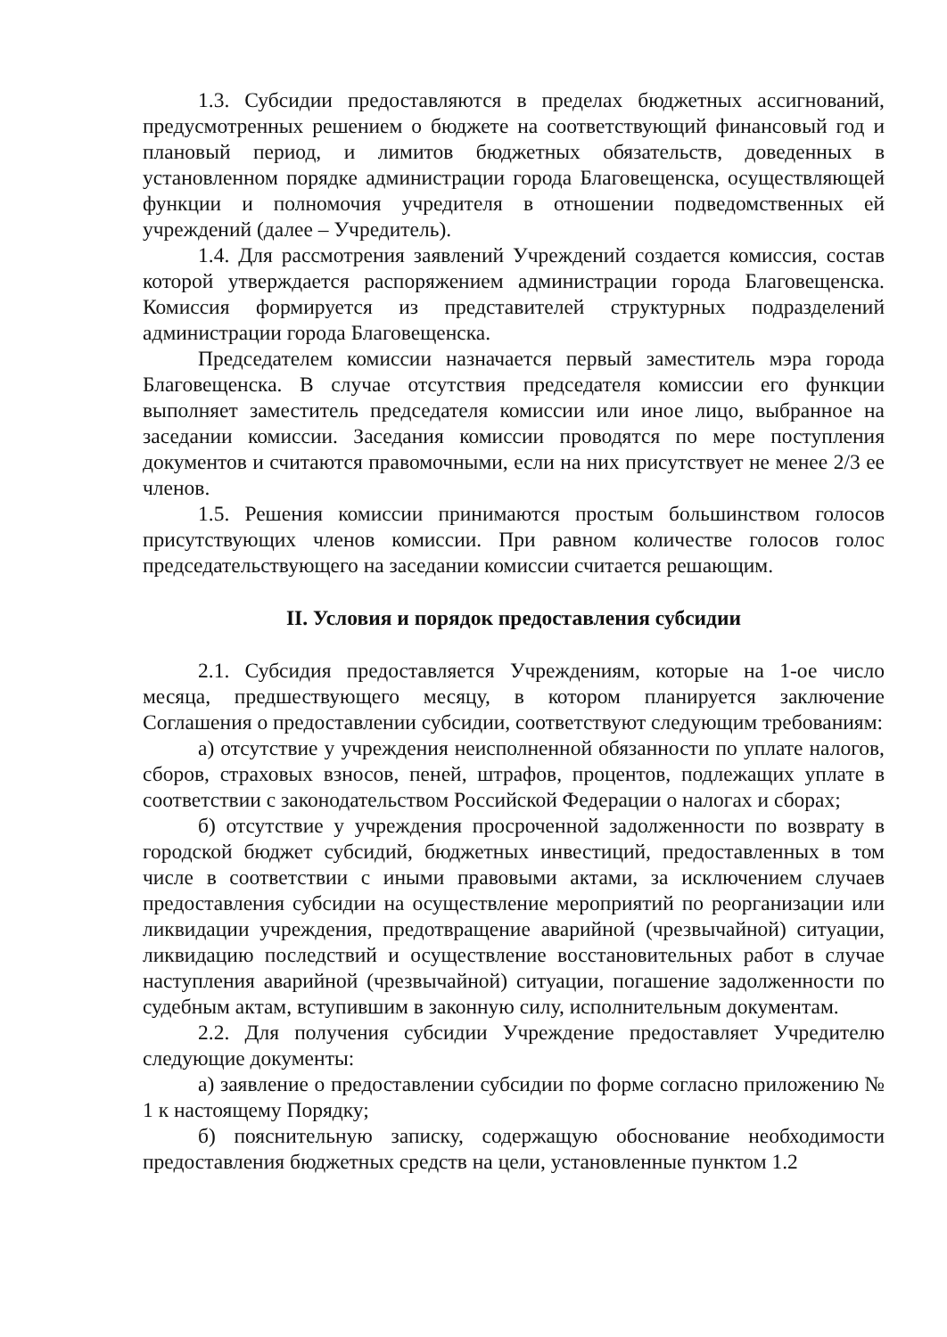1.3. Субсидии предоставляются в пределах бюджетных ассигнований, предусмотренных решением о бюджете на соответствующий финансовый год и плановый период, и лимитов бюджетных обязательств, доведенных в установленном порядке администрации города Благовещенска, осуществляющей функции и полномочия учредителя в отношении подведомственных ей учреждений (далее – Учредитель).
1.4. Для рассмотрения заявлений Учреждений создается комиссия, состав которой утверждается распоряжением администрации города Благовещенска. Комиссия формируется из представителей структурных подразделений администрации города Благовещенска.
Председателем комиссии назначается первый заместитель мэра города Благовещенска. В случае отсутствия председателя комиссии его функции выполняет заместитель председателя комиссии или иное лицо, выбранное на заседании комиссии. Заседания комиссии проводятся по мере поступления документов и считаются правомочными, если на них присутствует не менее 2/3 ее членов.
1.5. Решения комиссии принимаются простым большинством голосов присутствующих членов комиссии. При равном количестве голосов голос председательствующего на заседании комиссии считается решающим.
II. Условия и порядок предоставления субсидии
2.1. Субсидия предоставляется Учреждениям, которые на 1-ое число месяца, предшествующего месяцу, в котором планируется заключение Соглашения о предоставлении субсидии, соответствуют следующим требованиям:
а) отсутствие у учреждения неисполненной обязанности по уплате налогов, сборов, страховых взносов, пеней, штрафов, процентов, подлежащих уплате в соответствии с законодательством Российской Федерации о налогах и сборах;
б) отсутствие у учреждения просроченной задолженности по возврату в городской бюджет субсидий, бюджетных инвестиций, предоставленных в том числе в соответствии с иными правовыми актами, за исключением случаев предоставления субсидии на осуществление мероприятий по реорганизации или ликвидации учреждения, предотвращение аварийной (чрезвычайной) ситуации, ликвидацию последствий и осуществление восстановительных работ в случае наступления аварийной (чрезвычайной) ситуации, погашение задолженности по судебным актам, вступившим в законную силу, исполнительным документам.
2.2. Для получения субсидии Учреждение предоставляет Учредителю следующие документы:
а) заявление о предоставлении субсидии по форме согласно приложению № 1 к настоящему Порядку;
б) пояснительную записку, содержащую обоснование необходимости предоставления бюджетных средств на цели, установленные пунктом 1.2